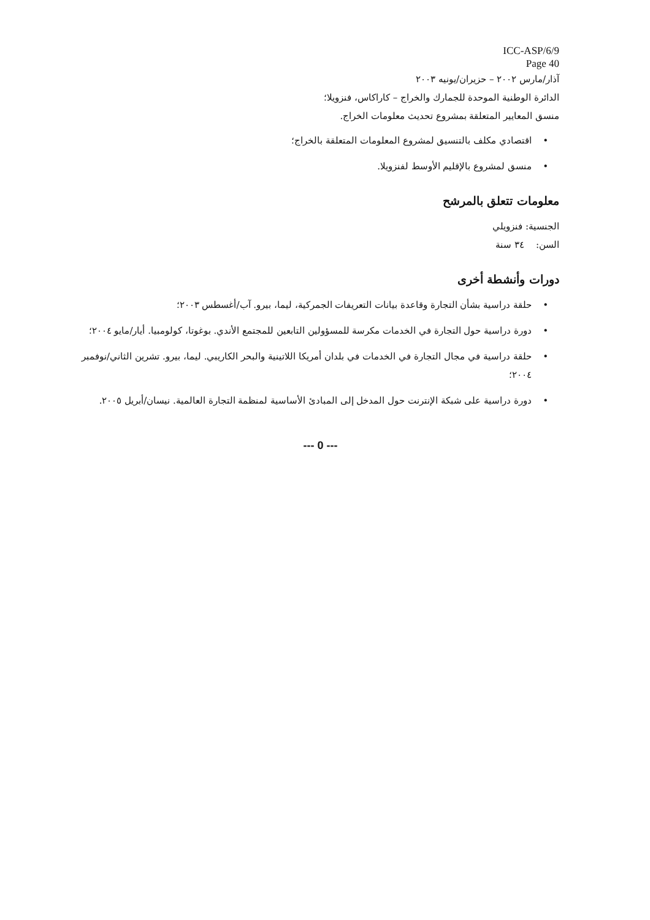ICC-ASP/6/9
Page 40
آذار/مارس ٢٠٠٢ – حزيران/يونيه ٢٠٠٣
الدائرة الوطنية الموحدة للجمارك والخراج – كاراكاس، فنزويلا؛
منسق المعايير المتعلقة بمشروع تحديث معلومات الخراج.
• اقتصادي مكلف بالتنسيق لمشروع المعلومات المتعلقة بالخراج؛
• منسق لمشروع بالإقليم الأوسط لفنزويلا.
معلومات تتعلق بالمرشح
الجنسية: فنزويلي
السن: ٣٤ سنة
دورات وأنشطة أخرى
• حلقة دراسية بشأن التجارة وقاعدة بيانات التعريفات الجمركية، ليما، بيرو. آب/أغسطس ٢٠٠٣؛
• دورة دراسية حول التجارة في الخدمات مكرسة للمسؤولين التابعين للمجتمع الأندي. بوغوتا، كولومبيا. أيار/مايو ٢٠٠٤؛
• حلقة دراسية في مجال التجارة في الخدمات في بلدان أمريكا اللاتينية والبحر الكاريبي. ليما، بيرو. تشرين الثاني/نوفمبر ٢٠٠٤؛
• دورة دراسية على شبكة الإنترنت حول المدخل إلى المبادئ الأساسية لمنظمة التجارة العالمية. نيسان/أبريل ٢٠٠٥.
--- 0 ---